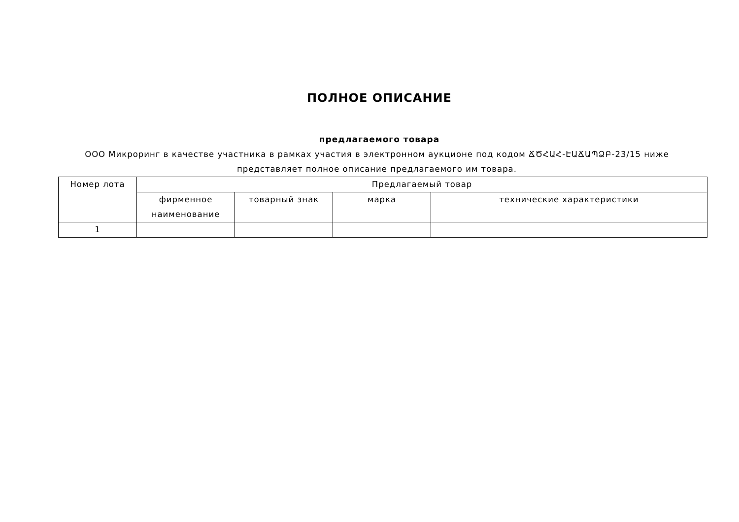ПОЛНОЕ ОПИСАНИЕ
предлагаемого товара
ООО Микроринг в качестве участника в рамках участия в электронном аукционе под кодом ՃԾՀԱՀ-ԷԱՃԱՊՁԲ-23/15 ниже представляет полное описание предлагаемого им товара.
| Номер лота | Предлагаемый товар | | | |
| --- | --- | --- | --- | --- |
| | фирменное наименование | товарный знак | марка | технические характеристики |
| 1 | | | | |